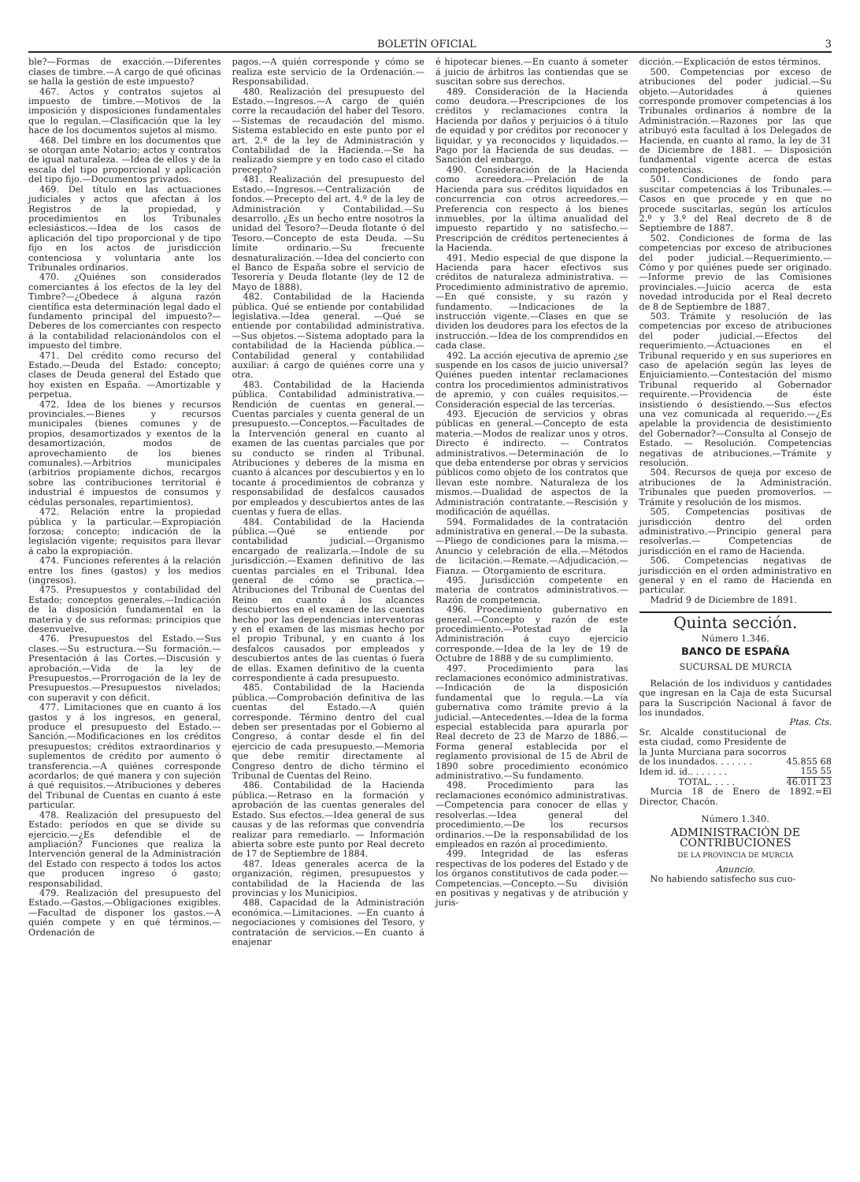BOLETÍN OFICIAL 3
ble?—Formas de exacción.—Diferentes clases de timbre.—A cargo de qué oficinas se halla la gestión de este impuesto?
467. Actos y contratos sujetos al impuesto de timbre.—Motivos de la imposición y disposiciones fundamentales que lo regulan.—Clasificación que la ley hace de los documentos sujetos al mismo.
468. Del timbre en los documentos que se otorgan ante Notario; actos y contratos de igual naturaleza. —Idea de ellos y de la escala del tipo proporcional y aplicación del tipo fijo.—Documentos privados.
469. Del título en las actuaciones judiciales y actos que afectan á los Registros de la propiedad, y procedimientos en los Tribunales eclesiásticos.—Idea de los casos de aplicación del tipo proporcional y de tipo fijo en los actos de jurisdicción contenciosa y voluntaria ante los Tribunales ordinarios.
470. ¿Quiénes son considerados comerciantes á los efectos de la ley del Timbre?—¿Obedece á alguna razón científica esta determinación legal dado el fundamento principal del impuesto?—Deberes de los comerciantes con respecto á la contabilidad relacionándolos con el impuesto del timbre.
471. Del crédito como recurso del Estado.—Deuda del Estado: concepto; clases de Deuda general del Estado que hoy existen en España. —Amortizable y perpetua.
472. Idea de los bienes y recursos provinciales.—Bienes y recursos municipales (bienes comunes y de propios, desamortizados y exentos de la desamortización, modos de aprovechamiento de los bienes comunales).—Arbitrios municipales (arbitrios propiamente dichos, recargos sobre las contribuciones territorial é industrial é impuestos de consumos y cédulas personales, repartimientos).
472. Relación entre la propiedad pública y la particular.—Expropiación forzosa; concepto; indicación de la legislación vigente; requisitos para llevar á cabo la expropiación.
474. Funciones referentes á la relación entre los fines (gastos) y los medios (ingresos).
475. Presupuestos y contabilidad del Estado; conceptos generales.—Indicación de la disposición fundamental en la materia y de sus reformas; principios que desenvuelve.
476. Presupuestos del Estado.—Sus clases.—Su estructura.—Su formación.—Presentación á las Cortes.—Discusión y aprobación.—Vida de la ley de Presupuestos.—Prorrogación de la ley de Presupuestos.—Presupuestos nivelados; con superavit y con déficit.
477. Limitaciones que en cuanto á los gastos y á los ingresos, en general, produce el presupuesto del Estado.—Sanción.—Modificaciones en los créditos presupuestos; créditos extraordinarios y suplementos de crédito por aumento ó transferencia.—A quiénes corresponde acordarlos; de qué manera y con sujeción á qué requisitos.—Atribuciones y deberes del Tribunal de Cuentas en cuanto á este particular.
478. Realización del presupuesto del Estado: períodos en que se divide su ejercicio.—¿Es defendible el de ampliación? Funciones que realiza la Intervención general de la Administración del Estado con respecto á todos los actos que producen ingreso ó gasto; responsabilidad.
479. Realización del presupuesto del Estado.—Gastos.—Obligaciones exigibles.—Facultad de disponer los gastos.—A quién compete y en qué términos.—Ordenación de
pagos.—A quién corresponde y cómo se realiza este servicio de la Ordenación.—Responsabilidad.
480. Realización del presupuesto del Estado.—Ingresos.—A cargo de quién corre la recaudación del haber del Tesoro.—Sistemas de recaudación del mismo. Sistema establecido en este punto por el art. 2.º de la ley de Administración y Contabilidad de la Hacienda.—Se ha realizado siempre y en todo caso el citado precepto?
481. Realización del presupuesto del Estado.—Ingresos.—Centralización de fondos.—Precepto del art. 4.º de la ley de Administración y Contabilidad.—Su desarrollo. ¿Es un hecho entre nosotros la unidad del Tesoro?—Deuda flotante ó del Tesoro.—Concepto de esta Deuda. —Su límite ordinario.—Su frecuente desnaturalización.—Idea del concierto con el Banco de España sobre el servicio de Tesorería y Deuda flotante (ley de 12 de Mayo de 1888).
482. Contabilidad de la Hacienda pública. Qué se entiende por contabilidad legislativa.—Idea general. —Qué se entiende por contabilidad administrativa.—Sus objetos.—Sistema adoptado para la contabilidad de la Hacienda pública.—Contabilidad general y contabilidad auxiliar: á cargo de quiénes corre una y otra.
483. Contabilidad de la Hacienda pública. Contabilidad administrativa.—Rendición de cuentas en general.—Cuentas parciales y cuenta general de un presupuesto.—Conceptos.—Facultades de la Intervención general en cuanto al examen de las cuentas parciales que por su conducto se rinden al Tribunal. Atribuciones y deberes de la misma en cuanto á alcances por descubiertos y en lo tocante á procedimientos de cobranza y responsabilidad de desfalcos causados por empleados y descubiertos antes de las cuentas y fuera de ellas.
484. Contabilidad de la Hacienda pública.—Qué se entiende por contabilidad judicial.—Organismo encargado de realizarla.—Indole de su jurisdicción.—Examen definitivo de las cuentas parciales en el Tribunal. Idea general de cómo se practica.—Atribuciones del Tribunal de Cuentas del Reino en cuanto á los alcances descubiertos en el examen de las cuentas hecho por las dependencias interventoras y en el examen de las mismas hecho por el propio Tribunal, y en cuanto á los desfalcos causados por empleados y descubiertos antes de las cuentas ó fuera de ellas. Examen definitivo de la cuenta correspondiente á cada presupuesto.
485. Contabilidad de la Hacienda pública.—Comprobación definitiva de las cuentas del Estado.—A quién corresponde. Término dentro del cual deben ser presentadas por el Gobierno al Congreso, á contar desde el fin del ejercicio de cada presupuesto.—Memoria que debe remitir directamente al Congreso dentro de dicho término el Tribunal de Cuentas del Reino.
486. Contabilidad de la Hacienda pública.—Retraso en la formación y aprobación de las cuentas generales del Estado. Sus efectos.—Idea general de sus causas y de las reformas que convendría realizar para remediarlo. — Información abierta sobre este punto por Real decreto de 17 de Septiembre de 1884.
487. Ideas generales acerca de la organización, régimen, presupuestos y contabilidad de la Hacienda de las provincias y los Municipios.
488. Capacidad de la Administración económica.—Limitaciones. —En cuanto á negociaciones y comisiones del Tesoro, y contratación de servicios.—En cuanto á enajenar
é hipotecar bienes.—En cuanto á someter á juicio de árbitros las contiendas que se suscitan sobre sus derechos.
489. Consideración de la Hacienda como deudora.—Prescripciones de los créditos y reclamaciones contra la Hacienda por daños y perjuicios ó á título de equidad y por créditos por reconocer y liquidar, y ya reconocidos y liquidados.—Pago por la Hacienda de sus deudas. —Sanción del embargo.
490. Consideración de la Hacienda como acreedora.—Prelación de la Hacienda para sus créditos liquidados en concurrencia con otros acreedores.—Preferencia con respecto á los bienes inmuebles, por la última anualidad del impuesto repartido y no satisfecho.—Prescripción de créditos pertenecientes á la Hacienda.
491. Medio especial de que dispone la Hacienda para hacer efectivos sus créditos de naturaleza administrativa. — Procedimiento administrativo de apremio.—En qué consiste, y su razón y fundamento. —Indicaciones de la instrucción vigente.—Clases en que se dividen los deudores para los efectos de la instrucción.—Idea de los comprendidos en cada clase.
492. La acción ejecutiva de apremio ¿se suspende en los casos de juicio universal? Quiénes pueden intentar reclamaciones contra los procedimientos administrativos de apremio, y con cuáles requisitos.—Consideración especial de las tercerías.
493. Ejecución de servicios y obras públicas en general.—Concepto de esta materia.—Modos de realizar unos y otros. Directo é indirecto. — Contratos administrativos.—Determinación de lo que deba entenderse por obras y servicios públicos como objeto de los contratos que llevan este nombre. Naturaleza de los mismos.—Dualidad de aspectos de la Administración contratante.—Rescisión y modificación de aquéllas.
594. Formalidades de la contratación administrativa en general.—De la subasta.—Pliego de condiciones para la misma.—Anuncio y celebración de ella.—Métodos de licitación.—Remate.—Adjudicación.—Fianza. — Otorgamiento de escritura.
495. Jurisdicción competente en materia de contratos administrativos.—Razón de competencia.
496. Procedimiento gubernativo en general.—Concepto y razón de este procedimiento.—Potestad de la Administración á cuyo ejercicio corresponde.—Idea de la ley de 19 de Octubre de 1888 y de su cumplimiento.
497. Procedimiento para las reclamaciones económico administrativas.—Indicación de la disposición fundamental que lo regula.—La vía gubernativa como trámite previo á la judicial.—Antecedentes.—Idea de la forma especial establecida para apurarla por Real decreto de 23 de Marzo de 1886.—Forma general establecida por el reglamento provisional de 15 de Abril de 1890 sobre procedimiento económico administrativo.—Su fundamento.
498. Procedimiento para las reclamaciones económico administrativas.—Competencia para conocer de ellas y resolverlas.—Idea general del procedimiento.—De los recursos ordinarios.—De la responsabilidad de los empleados en razón al procedimiento.
499. Integridad de las esferas respectivas de los poderes del Estado y de los órganos constitutivos de cada poder.—Competencias.—Concepto.—Su división en positivas y negativas y de atribución y juris-
dicción.—Explicación de estos términos.
500. Competencias por exceso de atribuciones del poder judicial.—Su objeto.—Autoridades á quienes corresponde promover competencias á los Tribunales ordinarios á nombre de la Administración.—Razones por las que atribuyó esta facultad á los Delegados de Hacienda, en cuanto al ramo, la ley de 31 de Diciembre de 1881. — Disposición fundamental vigente acerca de estas competencias.
501. Condiciones de fondo para suscitar competencias á los Tribunales.—Casos en que procede y en que no procede suscitarlas, según los artículos 2.º y 3.º del Real decreto de 8 de Septiembre de 1887.
502. Condiciones de forma de las competencias por exceso de atribuciones del poder judicial.—Requerimiento.—Cómo y por quiénes puede ser originado.—Informe previo de las Comisiones provinciales.—Juicio acerca de esta novedad introducida por el Real decreto de 8 de Septiembre de 1887.
503. Trámite y resolución de las competencias por exceso de atribuciones del poder judicial.—Efectos del requerimiento.—Actuaciones en el Tribunal requerido y en sus superiores en caso de apelación según las leyes de Enjuiciamiento.—Contestación del mismo Tribunal requerido al Gobernador requirente.—Providencia de éste insistiendo ó desistiendo.—Sus efectos una vez comunicada al requerido.—¿Es apelable la providencia de desistimiento del Gobernador?—Consulta al Consejo de Estado. — Resolución. Competencias negativas de atribuciones.—Trámite y resolución.
504. Recursos de queja por exceso de atribuciones de la Administración. Tribunales que pueden promoverlos. — Trámite y resolución de los mismos.
505. Competencias positivas de jurisdicción dentro del orden administrativo.—Principio general para resolverlas.— Competencias de jurisdicción en el ramo de Hacienda.
506. Competencias negativas de jurisdicción en el orden administrativo en general y en el ramo de Hacienda en particular.
Madrid 9 de Diciembre de 1891.
Quinta sección.
Número 1.346.
BANCO DE ESPAÑA
SUCURSAL DE MURCIA
Relación de los individuos y cantidades que ingresan en la Caja de esta Sucursal para la Suscripción Nacional á favor de los inundados.
| | Ptas. Cts. |
| Sr. Alcalde constitucional de esta ciudad, como Presidente de la Junta Murciana para socorros de los inundados. . . . . . . | 45.855 68 |
| Idem id. id.. . . . . . . | 155 55 |
| TOTAL. . . . . | 46.011 23 |
Murcia 18 de Enero de 1892.=El Director, Chacón.
Número 1.340.
ADMINISTRACIÓN DE CONTRIBUCIONES
DE LA PROVINCIA DE MURCIA
Anuncio.
No habiendo satisfecho sus cuo-